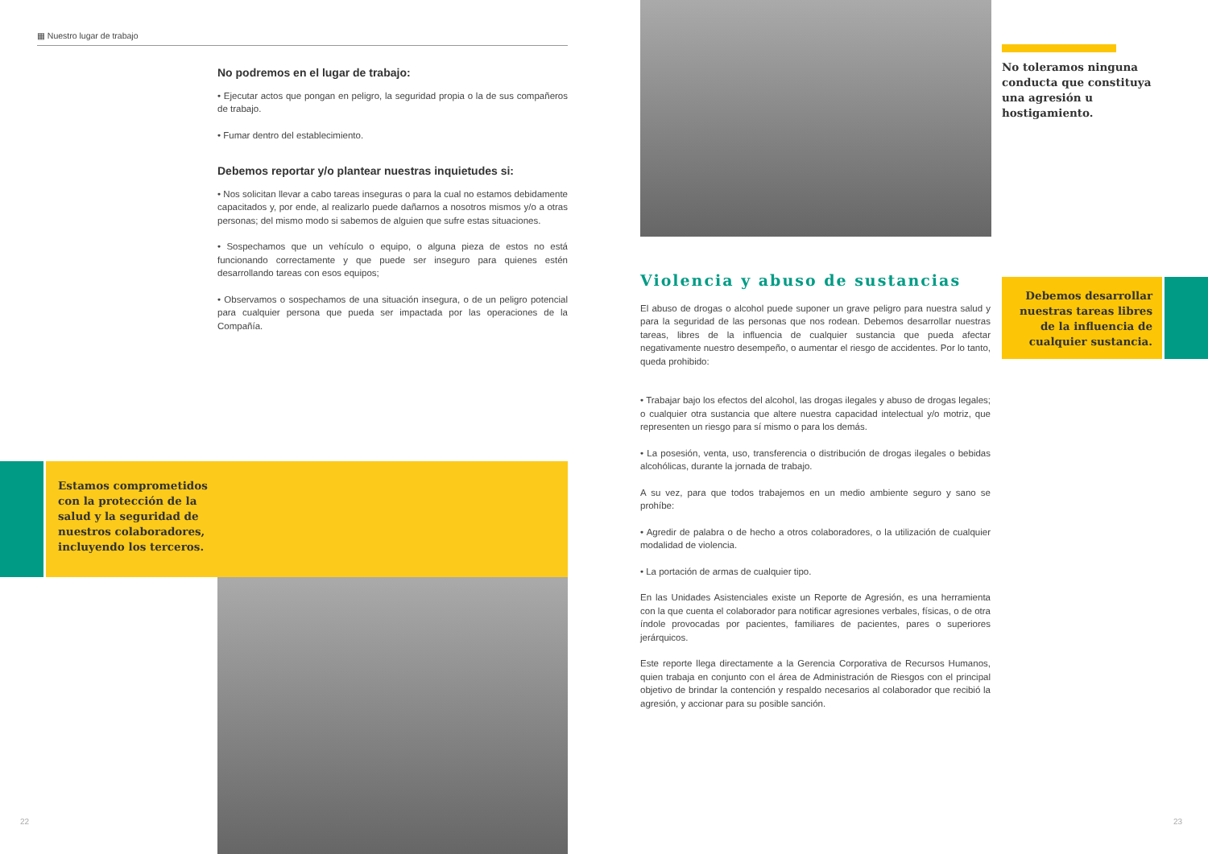▦ Nuestro lugar de trabajo
No podremos en el lugar de trabajo:
• Ejecutar actos que pongan en peligro, la seguridad propia o la de sus compañeros de trabajo.
• Fumar dentro del establecimiento.
Debemos reportar y/o plantear nuestras inquietudes si:
• Nos solicitan llevar a cabo tareas inseguras o para la cual no estamos debidamente capacitados y, por ende, al realizarlo puede dañarnos a nosotros mismos y/o a otras personas; del mismo modo si sabemos de alguien que sufre estas situaciones.
• Sospechamos que un vehículo o equipo, o alguna pieza de estos no está funcionando correctamente y que puede ser inseguro para quienes estén desarrollando tareas con esos equipos;
• Observamos o sospechamos de una situación insegura, o de un peligro potencial para cualquier persona que pueda ser impactada por las operaciones de la Compañía.
Estamos comprometidos con la protección de la salud y la seguridad de nuestros colaboradores, incluyendo los terceros.
22
No toleramos ninguna conducta que constituya una agresión u hostigamiento.
Debemos desarrollar nuestras tareas libres de la influencia de cualquier sustancia.
Violencia y abuso de sustancias
El abuso de drogas o alcohol puede suponer un grave peligro para nuestra salud y para la seguridad de las personas que nos rodean. Debemos desarrollar nuestras tareas, libres de la influencia de cualquier sustancia que pueda afectar negativamente nuestro desempeño, o aumentar el riesgo de accidentes. Por lo tanto, queda prohibido:
• Trabajar bajo los efectos del alcohol, las drogas ilegales y abuso de drogas legales; o cualquier otra sustancia que altere nuestra capacidad intelectual y/o motriz, que representen un riesgo para sí mismo o para los demás.
• La posesión, venta, uso, transferencia o distribución de drogas ilegales o bebidas alcohólicas, durante la jornada de trabajo.
A su vez, para que todos trabajemos en un medio ambiente seguro y sano se prohíbe:
• Agredir de palabra o de hecho a otros colaboradores, o la utilización de cualquier modalidad de violencia.
• La portación de armas de cualquier tipo.
En las Unidades Asistenciales existe un Reporte de Agresión, es una herramienta con la que cuenta el colaborador para notificar agresiones verbales, físicas, o de otra índole provocadas por pacientes, familiares de pacientes, pares o superiores jerárquicos.
Este reporte llega directamente a la Gerencia Corporativa de Recursos Humanos, quien trabaja en conjunto con el área de Administración de Riesgos con el principal objetivo de brindar la contención y respaldo necesarios al colaborador que recibió la agresión, y accionar para su posible sanción.
23